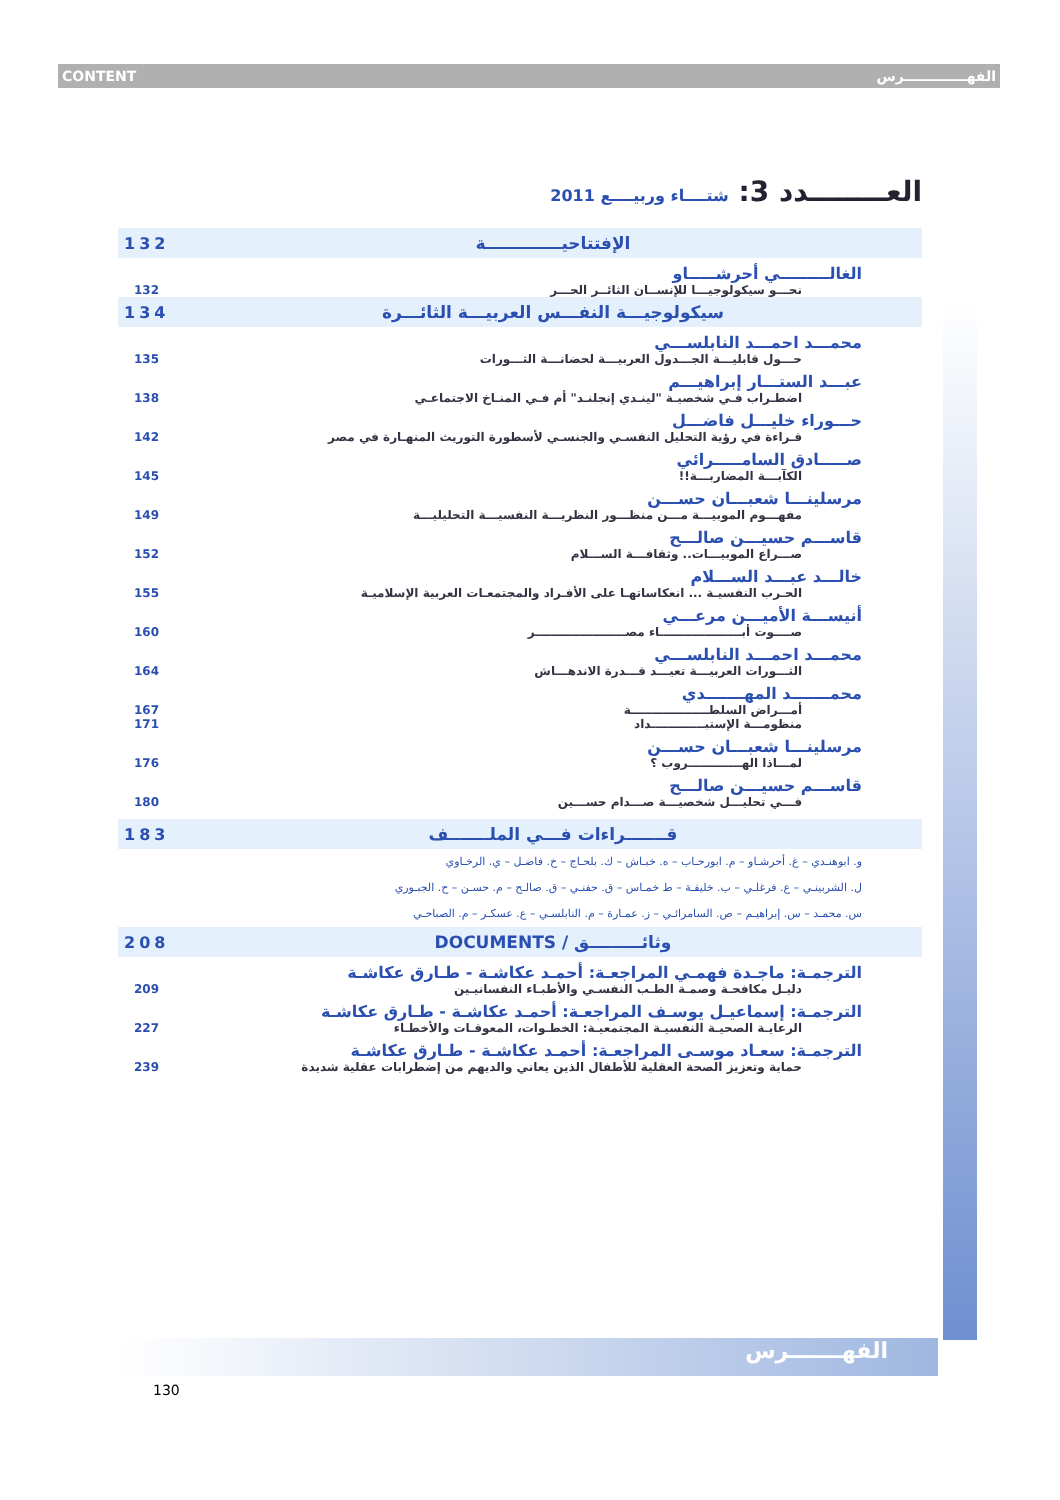CONTENT الفهـــــــــــــرس
العــــــــدد 3: شتــــاء وربيــــع 2011
132 الإفتتاحيـــــــــــــة
الغالـــــــــي أحرشـــــاو
132 نحـــو سيكولوجيـــا للإنســان الثائــر الحـــر
134 سيكولوجيـــة النفـــس العربيـــة الثائـــرة
محمـــد احمـــد النابلســـي
135 حـــول قابليـــة الجـــدول العربيـــة لحضانـــة الثـــورات
عبـــد الستـــار إبراهيـــم
138 اضطـراب فـي شخصيـة "لينـدي إنجلنـد" أم فـي المنـاخ الاجتماعـي
حـــوراء خليـــل فاضـــل
142 قـراءة في رؤية التحليل النفسـي والجنسـي لأسطورة التوريث المنهـارة في مصر
صـــــادق السامـــــرائي
145 الكآبـــة المضاربـــة!!
مرسلينـــا شعبـــان حســـن
149 مفهـــوم الموبيـــة مـــن منظـــور النظريـــة النفسيـــة التحليليـــة
قاســـم حسيـــن صالـــح
152 صـــراع الموبيـــات.. وثقافـــة الســـلام
خالـــد عبـــد الســـلام
155 الحـرب النفسيـة ... انعكاساتهـا على الأفـراد والمجتمعـات العربية الإسلاميـة
أنيســـة الأميـــن مرعـــي
160 صــــوت أبــــــــــــــــــــاء مصــــــــــــــــــــــر
محمـــد احمـــد النابلســـي
164 الثـــورات العربيـــة تعيـــد قـــدرة الاندهـــاش
محمـــــــد المهـــــــدي
167 أمـــراض السلطـــــــــــــــــــة
171 منظومـــة الإستبـــــــــــــداد
مرسلينـــا شعبـــان حســـن
176 لمـــاذا الهـــــــــــــروب ؟
قاســـم حسيـــن صالـــح
180 فـــي تحليـــل شخصيـــة صـــدام حســـين
183 قـــــــراءات فـــي الملـــــــف
و. ابوهنـدي – غ. أحرشـاو – م. ابورحـاب – ه. خبـاش – ك. بلحـاج – خ. فاضـل – ي. الرخـاوي
ل. الشربينـي – ع. فرغلـي – ب. خليفـة – ط خمـاس – ق. حفنـي – ق. صالـح – م. حسـن – ح. الجبـوري
س. محمـد – س. إبراهيـم – ص. السامرائـي – ز. عمـارة – م. النابلسـي – ع. عسكـر – م. الصباحـي
208 وثائـــــــــق / DOCUMENTS
الترجمـة: ماجـدة فهمـي المراجعـة: أحمـد عكاشـة - طـارق عكاشـة
209 دليـل مكافحـة وصمـة الطـب النفسـي والأطبـاء النفسانيـين
الترجمـة: إسماعيـل يوسـف المراجعـة: أحمـد عكاشـة - طـارق عكاشـة
227 الرعايـة الصحيـة النفسيـة المجتمعيـة: الخطـوات، المعوقـات والأخطـاء
الترجمـة: سعـاد موسـى المراجعـة: أحمـد عكاشـة - طـارق عكاشـة
239 حماية وتعزيز الصحة العقلية للأطفال الذين يعاني والديهم من إضطرابات عقلية شديدة
الفهـــــــرس
130